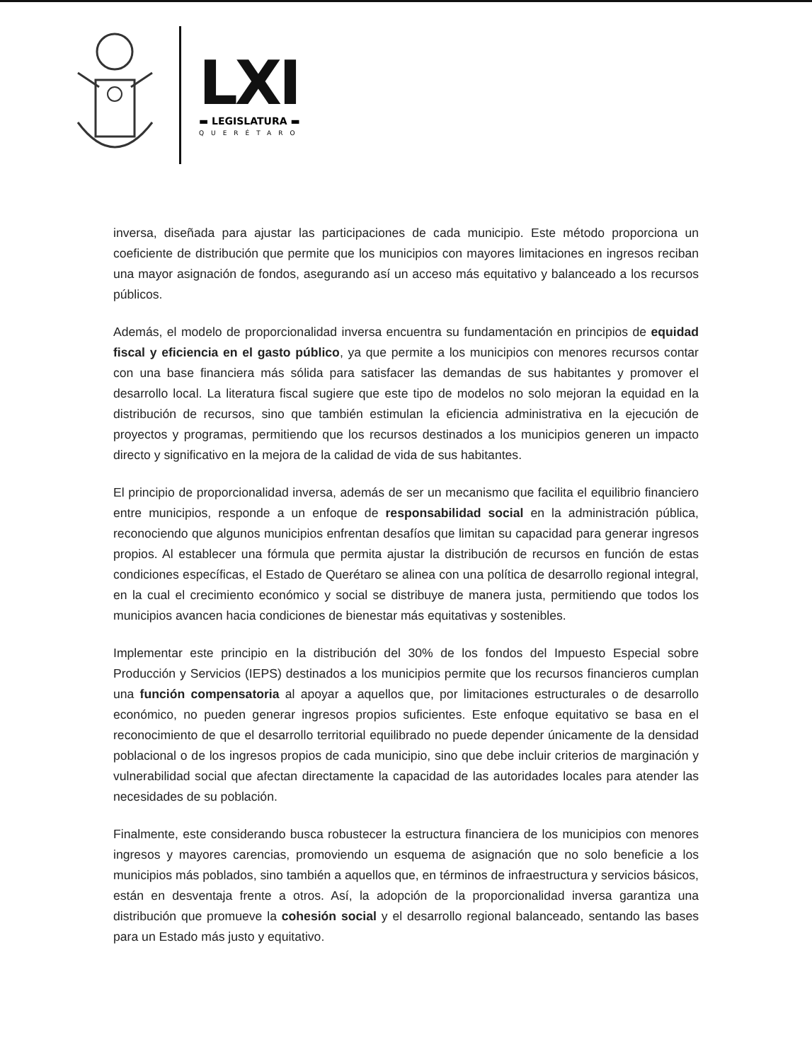LXI
▬ LEGISLATURA ▬
QUERÉTARO
inversa, diseñada para ajustar las participaciones de cada municipio. Este método proporciona un coeficiente de distribución que permite que los municipios con mayores limitaciones en ingresos reciban una mayor asignación de fondos, asegurando así un acceso más equitativo y balanceado a los recursos públicos.
Además, el modelo de proporcionalidad inversa encuentra su fundamentación en principios de equidad fiscal y eficiencia en el gasto público, ya que permite a los municipios con menores recursos contar con una base financiera más sólida para satisfacer las demandas de sus habitantes y promover el desarrollo local. La literatura fiscal sugiere que este tipo de modelos no solo mejoran la equidad en la distribución de recursos, sino que también estimulan la eficiencia administrativa en la ejecución de proyectos y programas, permitiendo que los recursos destinados a los municipios generen un impacto directo y significativo en la mejora de la calidad de vida de sus habitantes.
El principio de proporcionalidad inversa, además de ser un mecanismo que facilita el equilibrio financiero entre municipios, responde a un enfoque de responsabilidad social en la administración pública, reconociendo que algunos municipios enfrentan desafíos que limitan su capacidad para generar ingresos propios. Al establecer una fórmula que permita ajustar la distribución de recursos en función de estas condiciones específicas, el Estado de Querétaro se alinea con una política de desarrollo regional integral, en la cual el crecimiento económico y social se distribuye de manera justa, permitiendo que todos los municipios avancen hacia condiciones de bienestar más equitativas y sostenibles.
Implementar este principio en la distribución del 30% de los fondos del Impuesto Especial sobre Producción y Servicios (IEPS) destinados a los municipios permite que los recursos financieros cumplan una función compensatoria al apoyar a aquellos que, por limitaciones estructurales o de desarrollo económico, no pueden generar ingresos propios suficientes. Este enfoque equitativo se basa en el reconocimiento de que el desarrollo territorial equilibrado no puede depender únicamente de la densidad poblacional o de los ingresos propios de cada municipio, sino que debe incluir criterios de marginación y vulnerabilidad social que afectan directamente la capacidad de las autoridades locales para atender las necesidades de su población.
Finalmente, este considerando busca robustecer la estructura financiera de los municipios con menores ingresos y mayores carencias, promoviendo un esquema de asignación que no solo beneficie a los municipios más poblados, sino también a aquellos que, en términos de infraestructura y servicios básicos, están en desventaja frente a otros. Así, la adopción de la proporcionalidad inversa garantiza una distribución que promueve la cohesión social y el desarrollo regional balanceado, sentando las bases para un Estado más justo y equitativo.